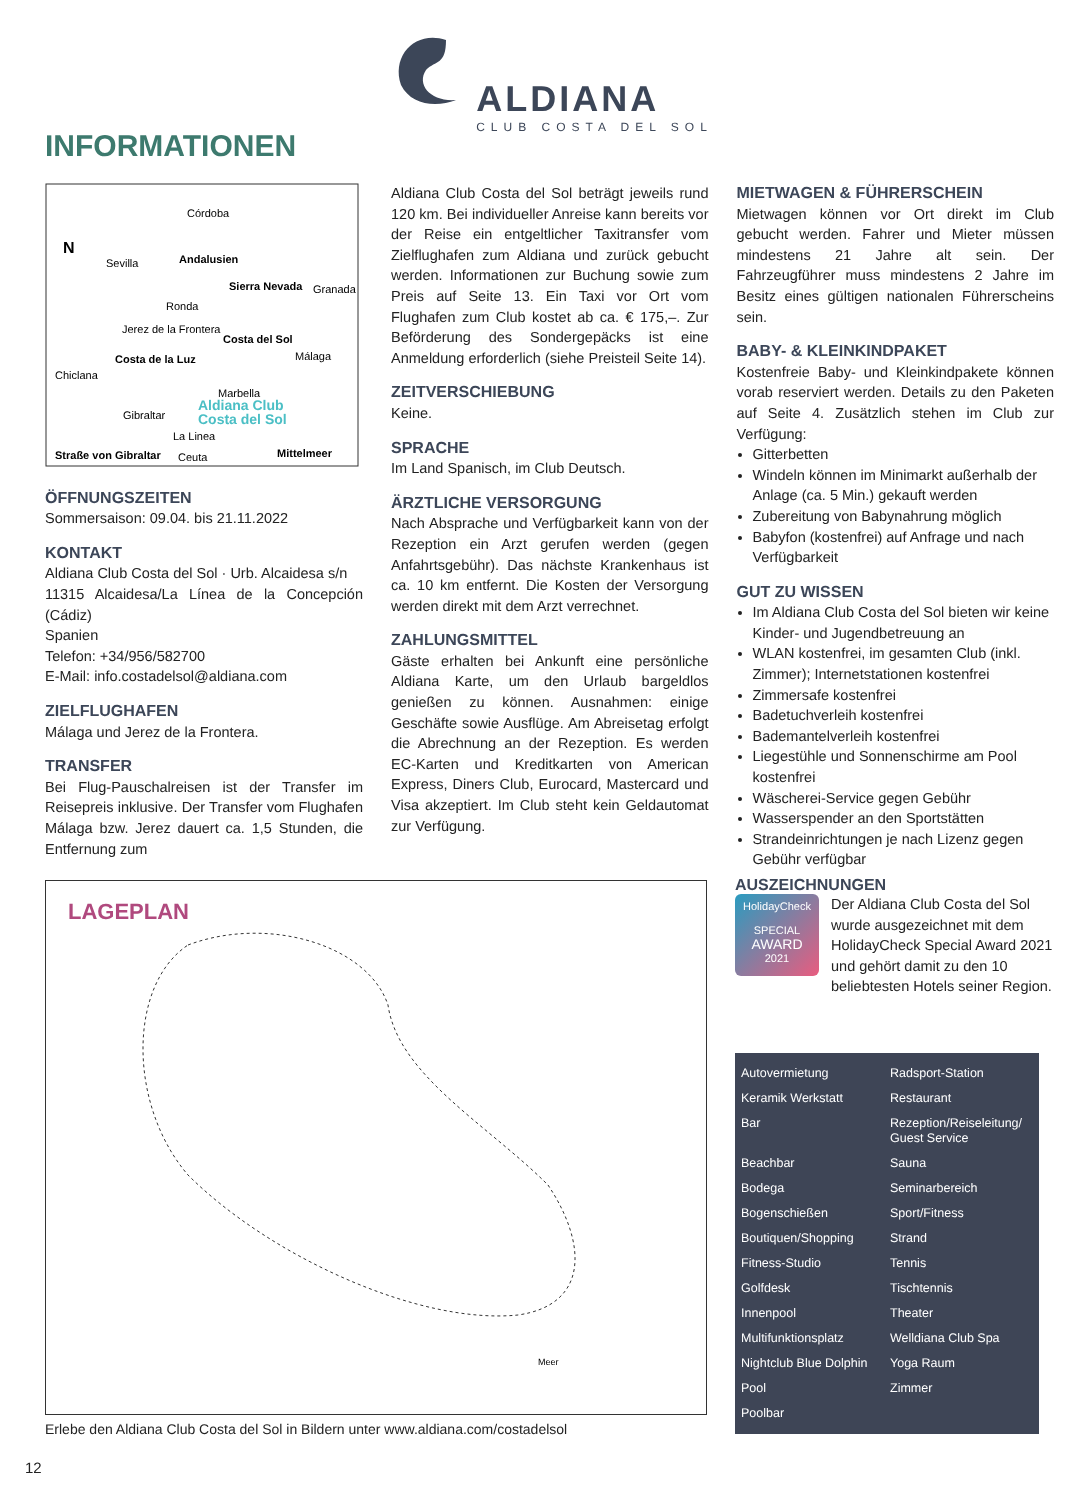ALDIANA
CLUB COSTA DEL SOL
INFORMATIONEN
N
Córdoba
Sevilla
Andalusien
Granada
Sierra Nevada
Ronda
Jerez de la Frontera
Costa del Sol
Málaga
Chiclana
Costa de la Luz
Marbella
Aldiana Club
Costa del Sol
Gibraltar
La Linea
Straße von Gibraltar
Ceuta
Mittelmeer
ÖFFNUNGSZEITEN
Sommersaison: 09.04. bis 21.11.2022
KONTAKT
Aldiana Club Costa del Sol · Urb. Alcaidesa s/n
11315 Alcaidesa/La Línea de la Concepción (Cádiz)
Spanien
Telefon: +34/956/582700
E-Mail: info.costadelsol@aldiana.com
ZIELFLUGHAFEN
Málaga und Jerez de la Frontera.
TRANSFER
Bei Flug-Pauschalreisen ist der Transfer im Reisepreis inklusive. Der Transfer vom Flughafen Málaga bzw. Jerez dauert ca. 1,5 Stunden, die Entfernung zum
Aldiana Club Costa del Sol beträgt jeweils rund 120 km. Bei individueller Anreise kann bereits vor der Reise ein entgeltlicher Taxitransfer vom Zielflughafen zum Aldiana und zurück gebucht werden. Informationen zur Buchung sowie zum Preis auf Seite 13. Ein Taxi vor Ort vom Flughafen zum Club kostet ab ca. € 175,–. Zur Beförderung des Sondergepäcks ist eine Anmeldung erforderlich (siehe Preisteil Seite 14).
ZEITVERSCHIEBUNG
Keine.
SPRACHE
Im Land Spanisch, im Club Deutsch.
ÄRZTLICHE VERSORGUNG
Nach Absprache und Verfügbarkeit kann von der Rezeption ein Arzt gerufen werden (gegen Anfahrtsgebühr). Das nächste Krankenhaus ist ca. 10 km entfernt. Die Kosten der Versorgung werden direkt mit dem Arzt verrechnet.
ZAHLUNGSMITTEL
Gäste erhalten bei Ankunft eine persönliche Aldiana Karte, um den Urlaub bargeldlos genießen zu können. Ausnahmen: einige Geschäfte sowie Ausflüge. Am Abreisetag erfolgt die Abrechnung an der Rezeption. Es werden EC-Karten und Kreditkarten von American Express, Diners Club, Eurocard, Mastercard und Visa akzeptiert. Im Club steht kein Geldautomat zur Verfügung.
MIETWAGEN & FÜHRERSCHEIN
Mietwagen können vor Ort direkt im Club gebucht werden. Fahrer und Mieter müssen mindestens 21 Jahre alt sein. Der Fahrzeugführer muss mindestens 2 Jahre im Besitz eines gültigen nationalen Führerscheins sein.
BABY- & KLEINKINDPAKET
Kostenfreie Baby- und Kleinkindpakete können vorab reserviert werden. Details zu den Paketen auf Seite 4. Zusätzlich stehen im Club zur Verfügung:
Gitterbetten
Windeln können im Minimarkt außerhalb der Anlage (ca. 5 Min.) gekauft werden
Zubereitung von Babynahrung möglich
Babyfon (kostenfrei) auf Anfrage und nach Verfügbarkeit
GUT ZU WISSEN
Im Aldiana Club Costa del Sol bieten wir keine Kinder- und Jugendbetreuung an
WLAN kostenfrei, im gesamten Club (inkl. Zimmer); Internetstationen kostenfrei
Zimmersafe kostenfrei
Badetuchverleih kostenfrei
Bademantelverleih kostenfrei
Liegestühle und Sonnenschirme am Pool kostenfrei
Wäscherei-Service gegen Gebühr
Wasserspender an den Sportstätten
Strandeinrichtungen je nach Lizenz gegen Gebühr verfügbar
LAGEPLAN
Meer
Erlebe den Aldiana Club Costa del Sol in Bildern unter www.aldiana.com/costadelsol
AUSZEICHNUNGEN
HolidayCheck
SPECIAL
AWARD
2021
Der Aldiana Club Costa del Sol wurde ausgezeichnet mit dem HolidayCheck Special Award 2021 und gehört damit zu den 10 beliebtesten Hotels seiner Region.
Autovermietung
Radsport-Station
Keramik Werkstatt
Restaurant
Bar
Rezeption/Reiseleitung/ Guest Service
Beachbar
Sauna
Bodega
Seminarbereich
Bogenschießen
Sport/Fitness
Boutiquen/Shopping
Strand
Fitness-Studio
Tennis
Golfdesk
Tischtennis
Innenpool
Theater
Multifunktionsplatz
Welldiana Club Spa
Nightclub Blue Dolphin
Yoga Raum
Pool
Zimmer
Poolbar
12